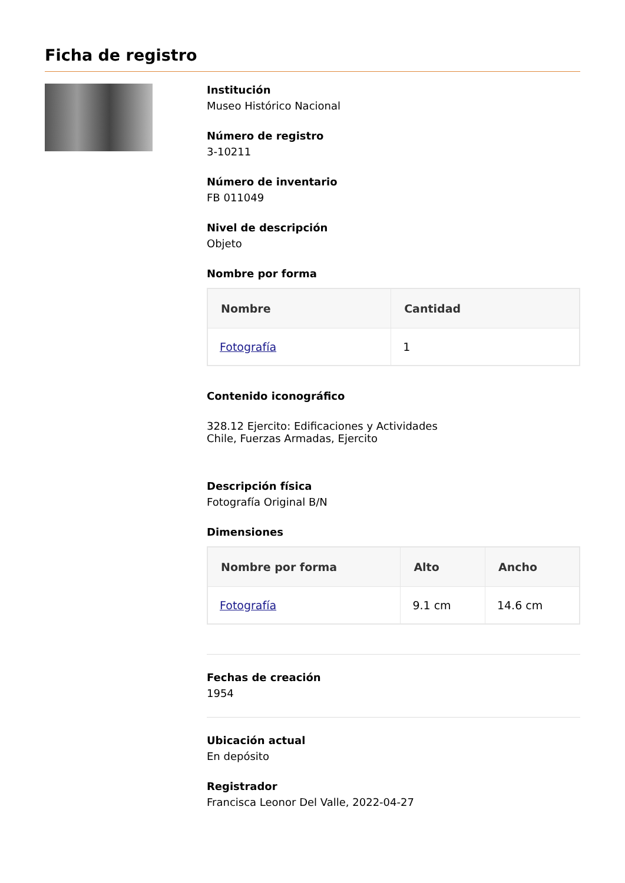Ficha de registro
Institución
Museo Histórico Nacional
Número de registro
3-10211
Número de inventario
FB 011049
Nivel de descripción
Objeto
Nombre por forma
| Nombre | Cantidad |
| --- | --- |
| Fotografía | 1 |
Contenido iconográfico
328.12 Ejercito: Edificaciones y Actividades
Chile, Fuerzas Armadas, Ejercito
Descripción física
Fotografía Original B/N
Dimensiones
| Nombre por forma | Alto | Ancho |
| --- | --- | --- |
| Fotografía | 9.1 cm | 14.6 cm |
Fechas de creación
1954
Ubicación actual
En depósito
Registrador
Francisca Leonor Del Valle, 2022-04-27